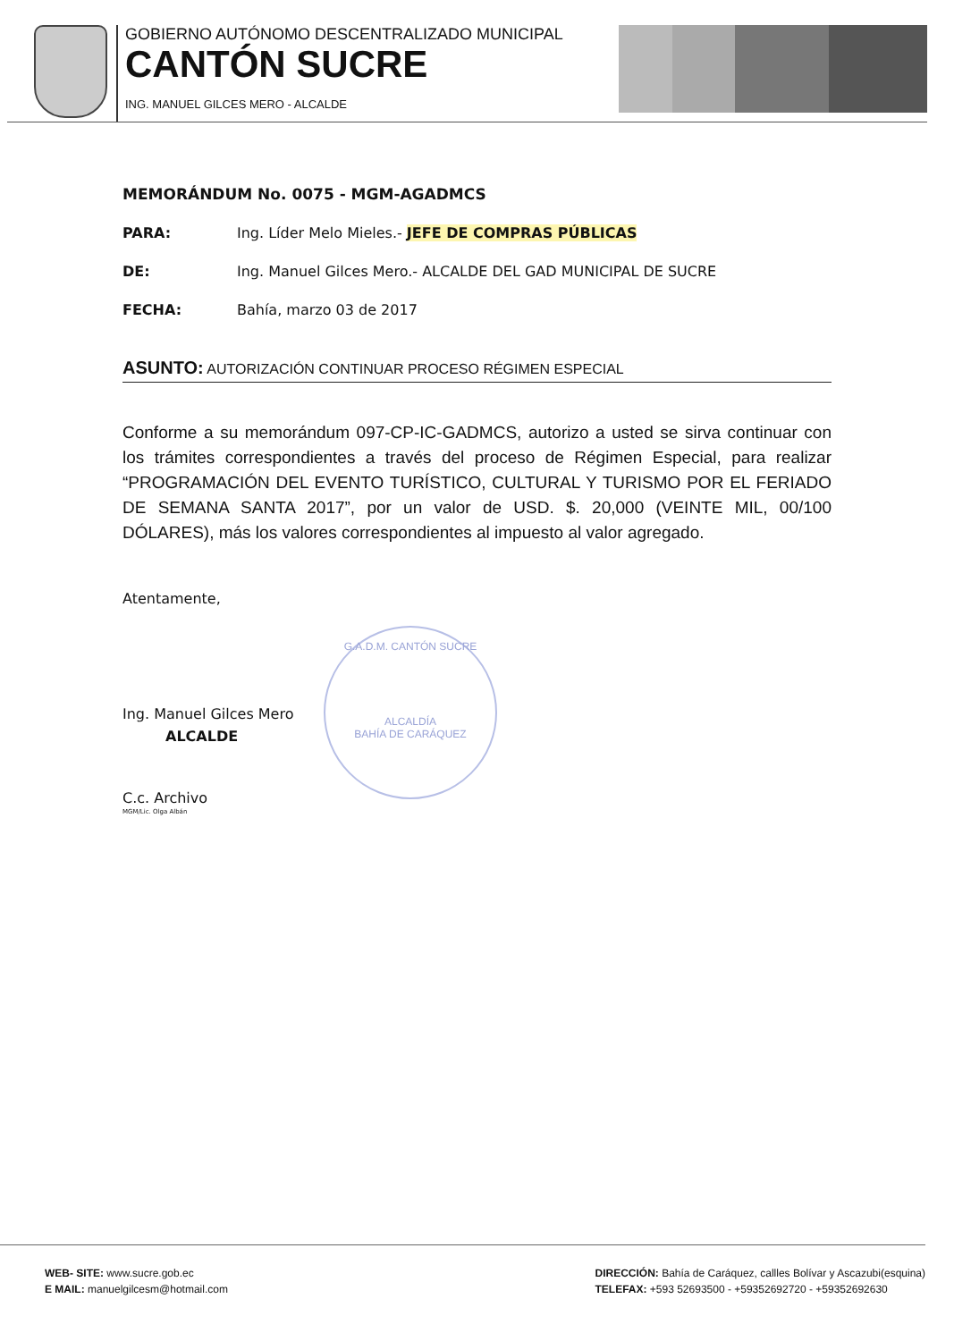GOBIERNO AUTÓNOMO DESCENTRALIZADO MUNICIPAL
CANTÓN SUCRE
ING. MANUEL GILCES MERO - ALCALDE
MEMORÁNDUM No. 0075 - MGM-AGADMCS
PARA: Ing. Líder Melo Mieles.- JEFE DE COMPRAS PÚBLICAS
DE: Ing. Manuel Gilces Mero.- ALCALDE DEL GAD MUNICIPAL DE SUCRE
FECHA: Bahía, marzo 03 de 2017
ASUNTO: AUTORIZACIÓN CONTINUAR PROCESO RÉGIMEN ESPECIAL
Conforme a su memorándum 097-CP-IC-GADMCS, autorizo a usted se sirva continuar con los trámites correspondientes a través del proceso de Régimen Especial, para realizar “PROGRAMACIÓN DEL EVENTO TURÍSTICO, CULTURAL Y TURISMO POR EL FERIADO DE SEMANA SANTA 2017”, por un valor de USD. $. 20,000 (VEINTE MIL, 00/100 DÓLARES), más los valores correspondientes al impuesto al valor agregado.
Atentamente,
Ing. Manuel Gilces Mero
ALCALDE
C.c. Archivo
MGM/Lic. Olga Albán
G.A.D.M. CANTÓN SUCRE
ALCALDÍA
BAHÍA DE CARÁQUEZ
WEB- SITE: www.sucre.gob.ec
E MAIL: manuelgilcesm@hotmail.com
DIRECCIÓN: Bahía de Caráquez, callles Bolívar y Ascazubi(esquina)
TELEFAX: +593 52693500 - +59352692720 - +59352692630